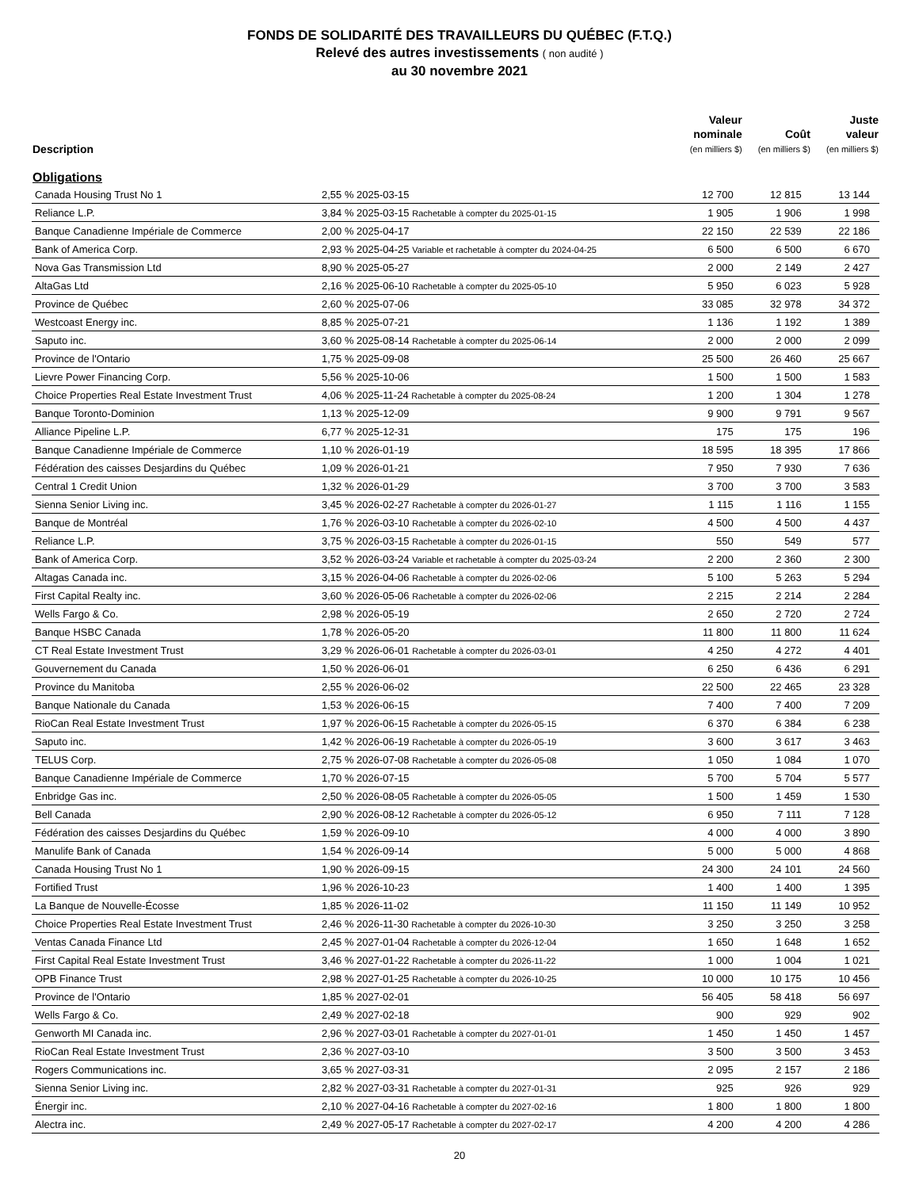FONDS DE SOLIDARITÉ DES TRAVAILLEURS DU QUÉBEC (F.T.Q.)
Relevé des autres investissements ( non audité )
au 30 novembre 2021
| Description | | Valeur nominale (en milliers $) | Coût (en milliers $) | Juste valeur (en milliers $) |
| --- | --- | --- | --- | --- |
| Obligations | | | | |
| Canada Housing Trust No 1 | 2,55 % 2025-03-15 | 12 700 | 12 815 | 13 144 |
| Reliance L.P. | 3,84 % 2025-03-15 Rachetable à compter du 2025-01-15 | 1 905 | 1 906 | 1 998 |
| Banque Canadienne Impériale de Commerce | 2,00 % 2025-04-17 | 22 150 | 22 539 | 22 186 |
| Bank of America Corp. | 2,93 % 2025-04-25 Variable et rachetable à compter du 2024-04-25 | 6 500 | 6 500 | 6 670 |
| Nova Gas Transmission Ltd | 8,90 % 2025-05-27 | 2 000 | 2 149 | 2 427 |
| AltaGas Ltd | 2,16 % 2025-06-10 Rachetable à compter du 2025-05-10 | 5 950 | 6 023 | 5 928 |
| Province de Québec | 2,60 % 2025-07-06 | 33 085 | 32 978 | 34 372 |
| Westcoast Energy inc. | 8,85 % 2025-07-21 | 1 136 | 1 192 | 1 389 |
| Saputo inc. | 3,60 % 2025-08-14 Rachetable à compter du 2025-06-14 | 2 000 | 2 000 | 2 099 |
| Province de l'Ontario | 1,75 % 2025-09-08 | 25 500 | 26 460 | 25 667 |
| Lievre Power Financing Corp. | 5,56 % 2025-10-06 | 1 500 | 1 500 | 1 583 |
| Choice Properties Real Estate Investment Trust | 4,06 % 2025-11-24 Rachetable à compter du 2025-08-24 | 1 200 | 1 304 | 1 278 |
| Banque Toronto-Dominion | 1,13 % 2025-12-09 | 9 900 | 9 791 | 9 567 |
| Alliance Pipeline L.P. | 6,77 % 2025-12-31 | 175 | 175 | 196 |
| Banque Canadienne Impériale de Commerce | 1,10 % 2026-01-19 | 18 595 | 18 395 | 17 866 |
| Fédération des caisses Desjardins du Québec | 1,09 % 2026-01-21 | 7 950 | 7 930 | 7 636 |
| Central 1 Credit Union | 1,32 % 2026-01-29 | 3 700 | 3 700 | 3 583 |
| Sienna Senior Living inc. | 3,45 % 2026-02-27 Rachetable à compter du 2026-01-27 | 1 115 | 1 116 | 1 155 |
| Banque de Montréal | 1,76 % 2026-03-10 Rachetable à compter du 2026-02-10 | 4 500 | 4 500 | 4 437 |
| Reliance L.P. | 3,75 % 2026-03-15 Rachetable à compter du 2026-01-15 | 550 | 549 | 577 |
| Bank of America Corp. | 3,52 % 2026-03-24 Variable et rachetable à compter du 2025-03-24 | 2 200 | 2 360 | 2 300 |
| Altagas Canada inc. | 3,15 % 2026-04-06 Rachetable à compter du 2026-02-06 | 5 100 | 5 263 | 5 294 |
| First Capital Realty inc. | 3,60 % 2026-05-06 Rachetable à compter du 2026-02-06 | 2 215 | 2 214 | 2 284 |
| Wells Fargo & Co. | 2,98 % 2026-05-19 | 2 650 | 2 720 | 2 724 |
| Banque HSBC Canada | 1,78 % 2026-05-20 | 11 800 | 11 800 | 11 624 |
| CT Real Estate Investment Trust | 3,29 % 2026-06-01 Rachetable à compter du 2026-03-01 | 4 250 | 4 272 | 4 401 |
| Gouvernement du Canada | 1,50 % 2026-06-01 | 6 250 | 6 436 | 6 291 |
| Province du Manitoba | 2,55 % 2026-06-02 | 22 500 | 22 465 | 23 328 |
| Banque Nationale du Canada | 1,53 % 2026-06-15 | 7 400 | 7 400 | 7 209 |
| RioCan Real Estate Investment Trust | 1,97 % 2026-06-15 Rachetable à compter du 2026-05-15 | 6 370 | 6 384 | 6 238 |
| Saputo inc. | 1,42 % 2026-06-19 Rachetable à compter du 2026-05-19 | 3 600 | 3 617 | 3 463 |
| TELUS Corp. | 2,75 % 2026-07-08 Rachetable à compter du 2026-05-08 | 1 050 | 1 084 | 1 070 |
| Banque Canadienne Impériale de Commerce | 1,70 % 2026-07-15 | 5 700 | 5 704 | 5 577 |
| Enbridge Gas inc. | 2,50 % 2026-08-05 Rachetable à compter du 2026-05-05 | 1 500 | 1 459 | 1 530 |
| Bell Canada | 2,90 % 2026-08-12 Rachetable à compter du 2026-05-12 | 6 950 | 7 111 | 7 128 |
| Fédération des caisses Desjardins du Québec | 1,59 % 2026-09-10 | 4 000 | 4 000 | 3 890 |
| Manulife Bank of Canada | 1,54 % 2026-09-14 | 5 000 | 5 000 | 4 868 |
| Canada Housing Trust No 1 | 1,90 % 2026-09-15 | 24 300 | 24 101 | 24 560 |
| Fortified Trust | 1,96 % 2026-10-23 | 1 400 | 1 400 | 1 395 |
| La Banque de Nouvelle-Écosse | 1,85 % 2026-11-02 | 11 150 | 11 149 | 10 952 |
| Choice Properties Real Estate Investment Trust | 2,46 % 2026-11-30 Rachetable à compter du 2026-10-30 | 3 250 | 3 250 | 3 258 |
| Ventas Canada Finance Ltd | 2,45 % 2027-01-04 Rachetable à compter du 2026-12-04 | 1 650 | 1 648 | 1 652 |
| First Capital Real Estate Investment Trust | 3,46 % 2027-01-22 Rachetable à compter du 2026-11-22 | 1 000 | 1 004 | 1 021 |
| OPB Finance Trust | 2,98 % 2027-01-25 Rachetable à compter du 2026-10-25 | 10 000 | 10 175 | 10 456 |
| Province de l'Ontario | 1,85 % 2027-02-01 | 56 405 | 58 418 | 56 697 |
| Wells Fargo & Co. | 2,49 % 2027-02-18 | 900 | 929 | 902 |
| Genworth MI Canada inc. | 2,96 % 2027-03-01 Rachetable à compter du 2027-01-01 | 1 450 | 1 450 | 1 457 |
| RioCan Real Estate Investment Trust | 2,36 % 2027-03-10 | 3 500 | 3 500 | 3 453 |
| Rogers Communications inc. | 3,65 % 2027-03-31 | 2 095 | 2 157 | 2 186 |
| Sienna Senior Living inc. | 2,82 % 2027-03-31 Rachetable à compter du 2027-01-31 | 925 | 926 | 929 |
| Énergir inc. | 2,10 % 2027-04-16 Rachetable à compter du 2027-02-16 | 1 800 | 1 800 | 1 800 |
| Alectra inc. | 2,49 % 2027-05-17 Rachetable à compter du 2027-02-17 | 4 200 | 4 200 | 4 286 |
20